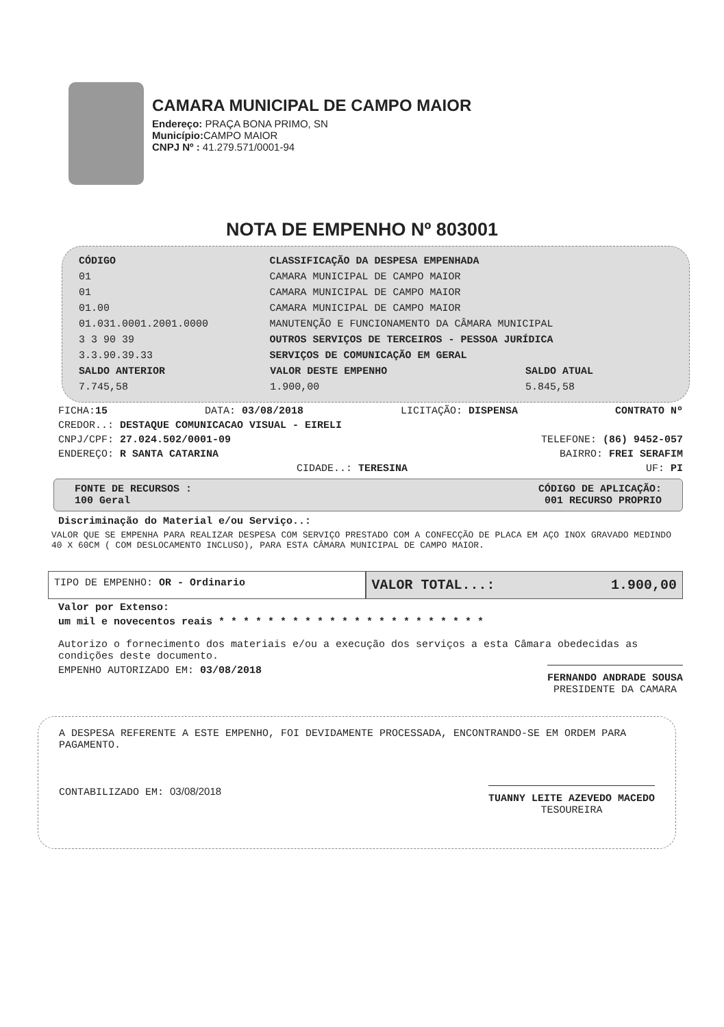CAMARA MUNICIPAL DE CAMPO MAIOR
Endereço: PRAÇA BONA PRIMO, SN
Município: CAMPO MAIOR
CNPJ Nº : 41.279.571/0001-94
NOTA DE EMPENHO Nº 803001
| CÓDIGO | CLASSIFICAÇÃO DA DESPESA EMPENHADA |
| --- | --- |
| 01 | CAMARA MUNICIPAL DE CAMPO MAIOR |
| 01 | CAMARA MUNICIPAL DE CAMPO MAIOR |
| 01.00 | CAMARA MUNICIPAL DE CAMPO MAIOR |
| 01.031.0001.2001.0000 | MANUTENÇÃO E FUNCIONAMENTO DA CÂMARA MUNICIPAL |
| 3 3 90 39 | OUTROS SERVIÇOS DE TERCEIROS - PESSOA JURÍDICA |
| 3.3.90.39.33 | SERVIÇOS DE COMUNICAÇÃO EM GERAL |
| SALDO ANTERIOR | VALOR DESTE EMPENHO | SALDO ATUAL |
| --- | --- | --- |
| 7.745,58 | 1.900,00 | 5.845,58 |
FICHA:15 DATA: 03/08/2018 LICITAÇÃO: DISPENSA CONTRATO Nº
CREDOR..: DESTAQUE COMUNICACAO VISUAL - EIRELI
CNPJ/CPF: 27.024.502/0001-09 TELEFONE: (86) 9452-057
ENDEREÇO: R SANTA CATARINA BAIRRO: FREI SERAFIM
CIDADE..: TERESINA UF: PI
FONTE DE RECURSOS : CÓDIGO DE APLICAÇÃO:
100 Geral 001 RECURSO PROPRIO
Discriminação do Material e/ou Serviço..:
VALOR QUE SE EMPENHA PARA REALIZAR DESPESA COM SERVIÇO PRESTADO COM A CONFECÇÃO DE PLACA EM AÇO INOX GRAVADO MEDINDO 40 X 60CM ( COM DESLOCAMENTO INCLUSO), PARA ESTA CÂMARA MUNICIPAL DE CAMPO MAIOR.
TIPO DE EMPENHO: OR - Ordinario
VALOR TOTAL...: 1.900,00
Valor por Extenso:
um mil e novecentos reais * * * * * * * * * * * * * * * * * * * * * *
Autorizo o fornecimento dos materiais e/ou a execução dos serviços a esta Câmara obedecidas as condições deste documento.
EMPENHO AUTORIZADO EM: 03/08/2018 FERNANDO ANDRADE SOUSA
PRESIDENTE DA CAMARA
A DESPESA REFERENTE A ESTE EMPENHO, FOI DEVIDAMENTE PROCESSADA, ENCONTRANDO-SE EM ORDEM PARA PAGAMENTO.
CONTABILIZADO EM: 03/08/2018 TUANNY LEITE AZEVEDO MACEDO
TESOUREIRA